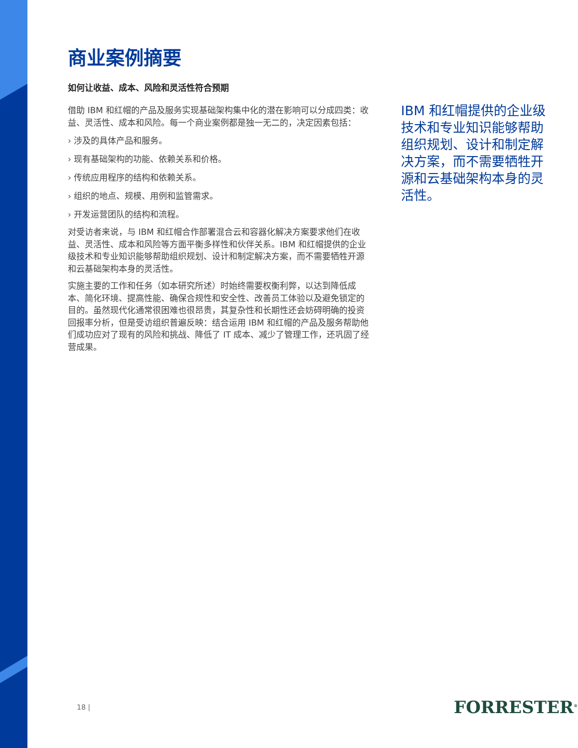商业案例摘要
如何让收益、成本、风险和灵活性符合预期
借助 IBM 和红帽的产品及服务实现基础架构集中化的潜在影响可以分成四类：收益、灵活性、成本和风险。每一个商业案例都是独一无二的，决定因素包括：
› 涉及的具体产品和服务。
› 现有基础架构的功能、依赖关系和价格。
› 传统应用程序的结构和依赖关系。
› 组织的地点、规模、用例和监管需求。
› 开发运营团队的结构和流程。
对受访者来说，与 IBM 和红帽合作部署混合云和容器化解决方案要求他们在收益、灵活性、成本和风险等方面平衡多样性和伙伴关系。IBM 和红帽提供的企业级技术和专业知识能够帮助组织规划、设计和制定解决方案，而不需要牺牲开源和云基础架构本身的灵活性。
实施主要的工作和任务（如本研究所述）时始终需要权衡利弊，以达到降低成本、简化环境、提高性能、确保合规性和安全性、改善员工体验以及避免锁定的目的。虽然现代化通常很困难也很昂贵，其复杂性和长期性还会妨碍明确的投资回报率分析，但是受访组织普遍反映：结合运用 IBM 和红帽的产品及服务帮助他们成功应对了现有的风险和挑战、降低了 IT 成本、减少了管理工作，还巩固了经营成果。
IBM 和红帽提供的企业级技术和专业知识能够帮助组织规划、设计和制定解决方案，而不需要牺牲开源和云基础架构本身的灵活性。
18 | FORRESTER<sup>®</sup>